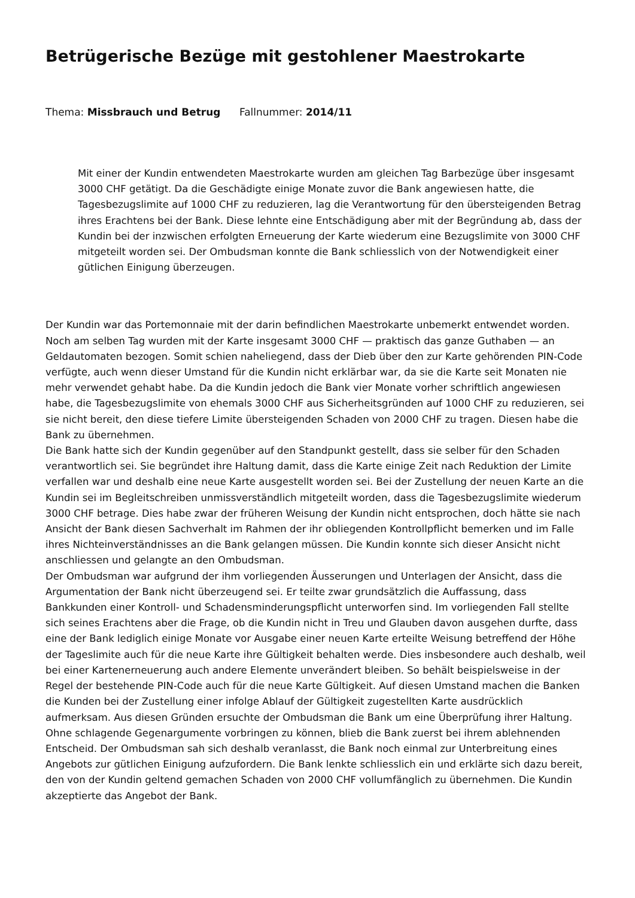Betrügerische Bezüge mit gestohlener Maestrokarte
Thema: Missbrauch und Betrug Fallnummer: 2014/11
Mit einer der Kundin entwendeten Maestrokarte wurden am gleichen Tag Barbezüge über insgesamt 3000 CHF getätigt. Da die Geschädigte einige Monate zuvor die Bank angewiesen hatte, die Tagesbezugslimite auf 1000 CHF zu reduzieren, lag die Verantwortung für den übersteigenden Betrag ihres Erachtens bei der Bank. Diese lehnte eine Entschädigung aber mit der Begründung ab, dass der Kundin bei der inzwischen erfolgten Erneuerung der Karte wiederum eine Bezugslimite von 3000 CHF mitgeteilt worden sei. Der Ombudsman konnte die Bank schliesslich von der Notwendigkeit einer gütlichen Einigung überzeugen.
Der Kundin war das Portemonnaie mit der darin befindlichen Maestrokarte unbemerkt entwendet worden. Noch am selben Tag wurden mit der Karte insgesamt 3000 CHF — praktisch das ganze Guthaben — an Geldautomaten bezogen. Somit schien naheliegend, dass der Dieb über den zur Karte gehörenden PIN-Code verfügte, auch wenn dieser Umstand für die Kundin nicht erklärbar war, da sie die Karte seit Monaten nie mehr verwendet gehabt habe. Da die Kundin jedoch die Bank vier Monate vorher schriftlich angewiesen habe, die Tagesbezugslimite von ehemals 3000 CHF aus Sicherheitsgründen auf 1000 CHF zu reduzieren, sei sie nicht bereit, den diese tiefere Limite übersteigenden Schaden von 2000 CHF zu tragen. Diesen habe die Bank zu übernehmen.
Die Bank hatte sich der Kundin gegenüber auf den Standpunkt gestellt, dass sie selber für den Schaden verantwortlich sei. Sie begründet ihre Haltung damit, dass die Karte einige Zeit nach Reduktion der Limite verfallen war und deshalb eine neue Karte ausgestellt worden sei. Bei der Zustellung der neuen Karte an die Kundin sei im Begleitschreiben unmissverständlich mitgeteilt worden, dass die Tagesbezugslimite wiederum 3000 CHF betrage. Dies habe zwar der früheren Weisung der Kundin nicht entsprochen, doch hätte sie nach Ansicht der Bank diesen Sachverhalt im Rahmen der ihr obliegenden Kontrollpflicht bemerken und im Falle ihres Nichteinverständnisses an die Bank gelangen müssen. Die Kundin konnte sich dieser Ansicht nicht anschliessen und gelangte an den Ombudsman.
Der Ombudsman war aufgrund der ihm vorliegenden Äusserungen und Unterlagen der Ansicht, dass die Argumentation der Bank nicht überzeugend sei. Er teilte zwar grundsätzlich die Auffassung, dass Bankkunden einer Kontroll- und Schadensminderungspflicht unterworfen sind. Im vorliegenden Fall stellte sich seines Erachtens aber die Frage, ob die Kundin nicht in Treu und Glauben davon ausgehen durfte, dass eine der Bank lediglich einige Monate vor Ausgabe einer neuen Karte erteilte Weisung betreffend der Höhe der Tageslimite auch für die neue Karte ihre Gültigkeit behalten werde. Dies insbesondere auch deshalb, weil bei einer Kartenerneuerung auch andere Elemente unverändert bleiben. So behält beispielsweise in der Regel der bestehende PIN-Code auch für die neue Karte Gültigkeit. Auf diesen Umstand machen die Banken die Kunden bei der Zustellung einer infolge Ablauf der Gültigkeit zugestellten Karte ausdrücklich aufmerksam. Aus diesen Gründen ersuchte der Ombudsman die Bank um eine Überprüfung ihrer Haltung.
Ohne schlagende Gegenargumente vorbringen zu können, blieb die Bank zuerst bei ihrem ablehnenden Entscheid. Der Ombudsman sah sich deshalb veranlasst, die Bank noch einmal zur Unterbreitung eines Angebots zur gütlichen Einigung aufzufordern. Die Bank lenkte schliesslich ein und erklärte sich dazu bereit, den von der Kundin geltend gemachen Schaden von 2000 CHF vollumfänglich zu übernehmen. Die Kundin akzeptierte das Angebot der Bank.